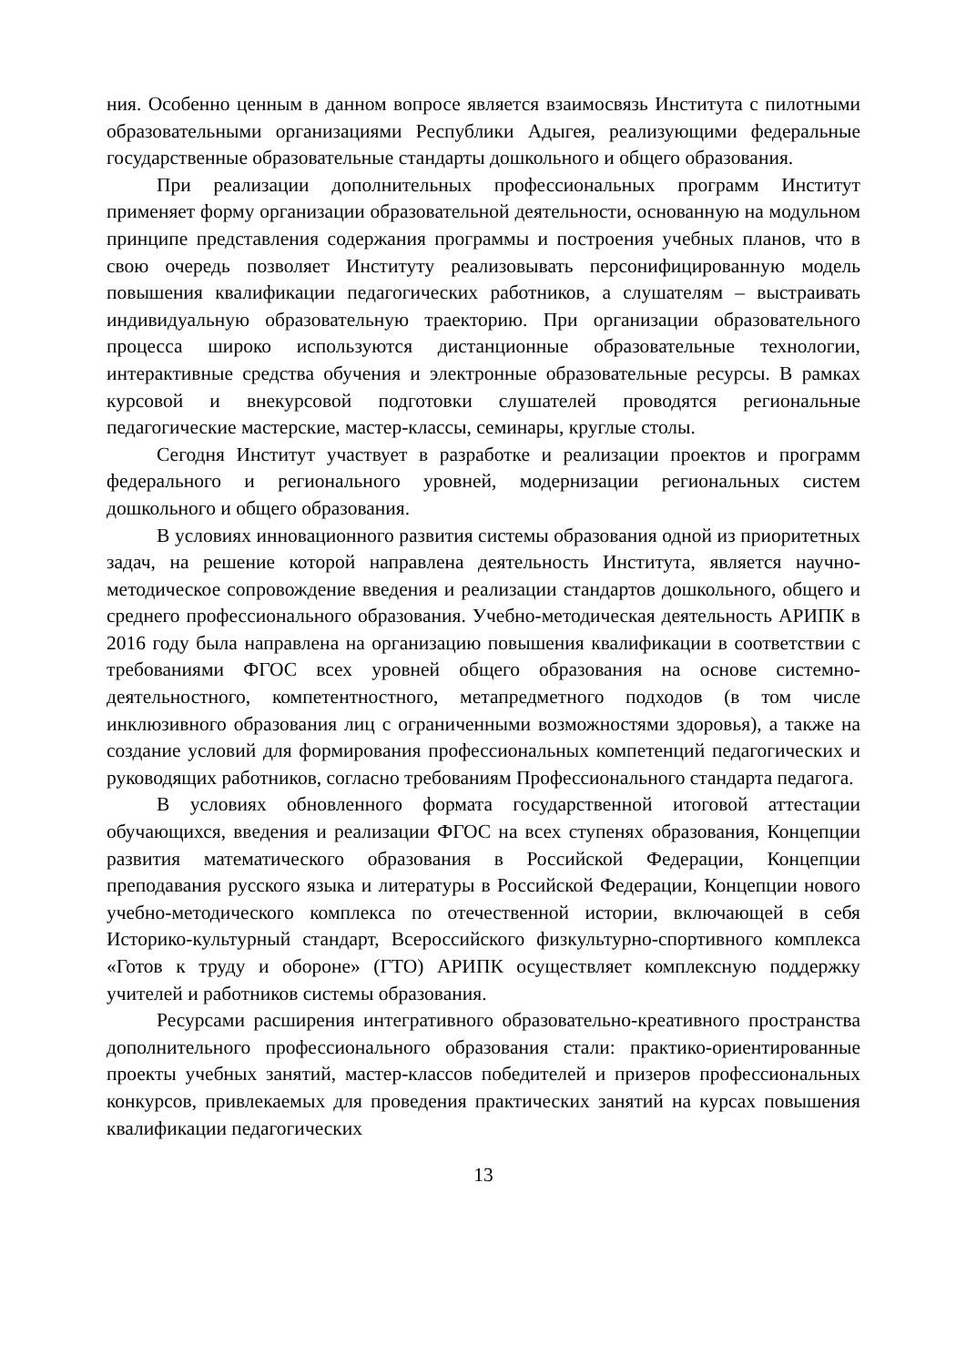ния. Особенно ценным в данном вопросе является взаимосвязь Института с пилотными образовательными организациями Республики Адыгея, реализующими федеральные государственные образовательные стандарты дошкольного и общего образования.
При реализации дополнительных профессиональных программ Институт применяет форму организации образовательной деятельности, основанную на модульном принципе представления содержания программы и построения учебных планов, что в свою очередь позволяет Институту реализовывать персонифицированную модель повышения квалификации педагогических работников, а слушателям – выстраивать индивидуальную образовательную траекторию. При организации образовательного процесса широко используются дистанционные образовательные технологии, интерактивные средства обучения и электронные образовательные ресурсы. В рамках курсовой и внекурсовой подготовки слушателей проводятся региональные педагогические мастерские, мастер-классы, семинары, круглые столы.
Сегодня Институт участвует в разработке и реализации проектов и программ федерального и регионального уровней, модернизации региональных систем дошкольного и общего образования.
В условиях инновационного развития системы образования одной из приоритетных задач, на решение которой направлена деятельность Института, является научно-методическое сопровождение введения и реализации стандартов дошкольного, общего и среднего профессионального образования. Учебно-методическая деятельность АРИПК в 2016 году была направлена на организацию повышения квалификации в соответствии с требованиями ФГОС всех уровней общего образования на основе системно-деятельностного, компетентностного, метапредметного подходов (в том числе инклюзивного образования лиц с ограниченными возможностями здоровья), а также на создание условий для формирования профессиональных компетенций педагогических и руководящих работников, согласно требованиям Профессионального стандарта педагога.
В условиях обновленного формата государственной итоговой аттестации обучающихся, введения и реализации ФГОС на всех ступенях образования, Концепции развития математического образования в Российской Федерации, Концепции преподавания русского языка и литературы в Российской Федерации, Концепции нового учебно-методического комплекса по отечественной истории, включающей в себя Историко-культурный стандарт, Всероссийского физкультурно-спортивного комплекса «Готов к труду и обороне» (ГТО) АРИПК осуществляет комплексную поддержку учителей и работников системы образования.
Ресурсами расширения интегративного образовательно-креативного пространства дополнительного профессионального образования стали: практико-ориентированные проекты учебных занятий, мастер-классов победителей и призеров профессиональных конкурсов, привлекаемых для проведения практических занятий на курсах повышения квалификации педагогических
13